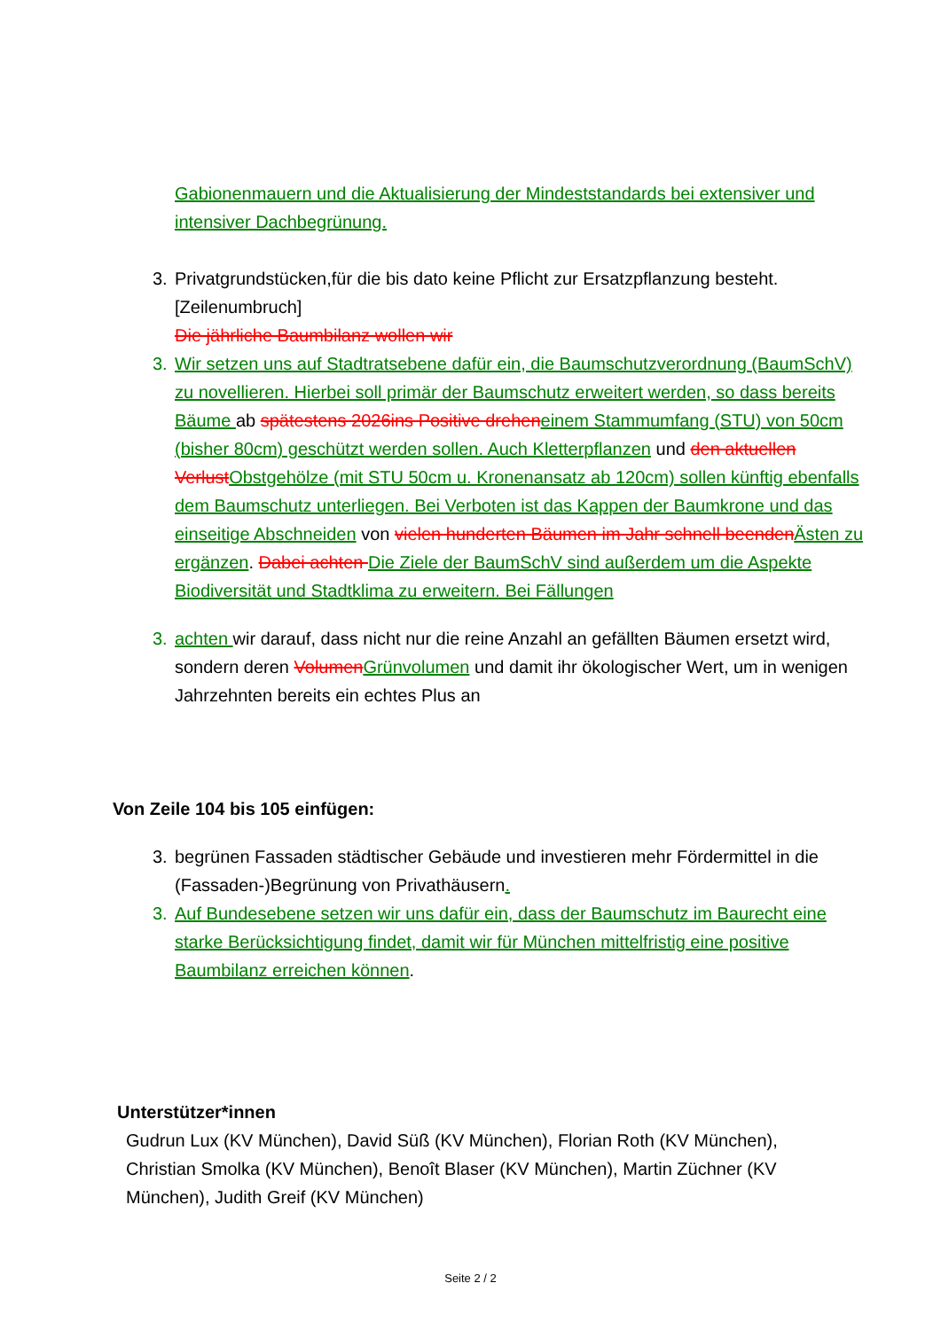Gabionenmauern und die Aktualisierung der Mindeststandards bei extensiver und intensiver Dachbegrünung.
3. Privatgrundstücken,für die bis dato keine Pflicht zur Ersatzpflanzung besteht.[Zeilenumbruch]
Die jährliche Baumbilanz wollen wir
3. Wir setzen uns auf Stadtratsebene dafür ein, die Baumschutzverordnung (BaumSchV) zu novellieren. Hierbei soll primär der Baumschutz erweitert werden, so dass bereits Bäume ab spätestens 2026ins Positive drehen einem Stammumfang (STU) von 50cm (bisher 80cm) geschützt werden sollen. Auch Kletterpflanzen und den aktuellen Verlust Obstgehölze (mit STU 50cm u. Kronenansatz ab 120cm) sollen künftig ebenfalls dem Baumschutz unterliegen. Bei Verboten ist das Kappen der Baumkrone und das einseitige Abschneiden von vielen hunderten Bäumen im Jahr schnell beenden Ästen zu ergänzen. Dabei achten Die Ziele der BaumSchV sind außerdem um die Aspekte Biodiversität und Stadtklima zu erweitern. Bei Fällungen
3. achten wir darauf, dass nicht nur die reine Anzahl an gefällten Bäumen ersetzt wird, sondern deren Volumen Grünvolumen und damit ihr ökologischer Wert, um in wenigen Jahrzehnten bereits ein echtes Plus an
Von Zeile 104 bis 105 einfügen:
3. begrünen Fassaden städtischer Gebäude und investieren mehr Fördermittel in die (Fassaden-)Begrünung von Privathäusern.
3. Auf Bundesebene setzen wir uns dafür ein, dass der Baumschutz im Baurecht eine starke Berücksichtigung findet, damit wir für München mittelfristig eine positive Baumbilanz erreichen können.
Unterstützer*innen
Gudrun Lux (KV München), David Süß (KV München), Florian Roth (KV München), Christian Smolka (KV München), Benoît Blaser (KV München), Martin Züchner (KV München), Judith Greif (KV München)
Seite 2 / 2